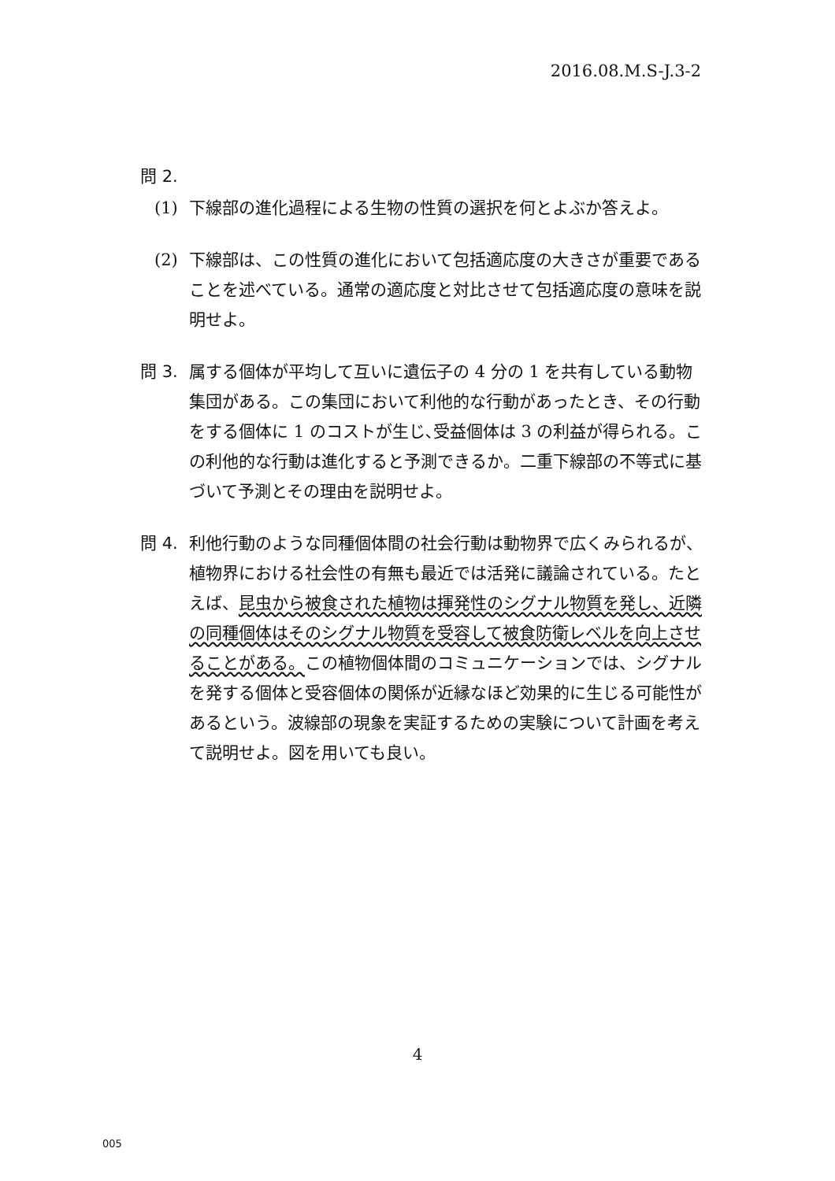2016.08.M.S-J.3-2
問 2.
(1) 下線部の進化過程による生物の性質の選択を何とよぶか答えよ。
(2) 下線部は、この性質の進化において包括適応度の大きさが重要であることを述べている。通常の適応度と対比させて包括適応度の意味を説明せよ。
問 3. 属する個体が平均して互いに遺伝子の 4 分の 1 を共有している動物集団がある。この集団において利他的な行動があったとき、その行動をする個体に 1 のコストが生じ､受益個体は 3 の利益が得られる。この利他的な行動は進化すると予測できるか。二重下線部の不等式に基づいて予測とその理由を説明せよ。
問 4. 利他行動のような同種個体間の社会行動は動物界で広くみられるが、植物界における社会性の有無も最近では活発に議論されている。たとえば、昆虫から被食された植物は揮発性のシグナル物質を発し、近隣の同種個体はそのシグナル物質を受容して被食防衛レベルを向上させることがある。この植物個体間のコミュニケーションでは、シグナルを発する個体と受容個体の関係が近縁なほど効果的に生じる可能性があるという。波線部の現象を実証するための実験について計画を考えて説明せよ。図を用いても良い。
4
005